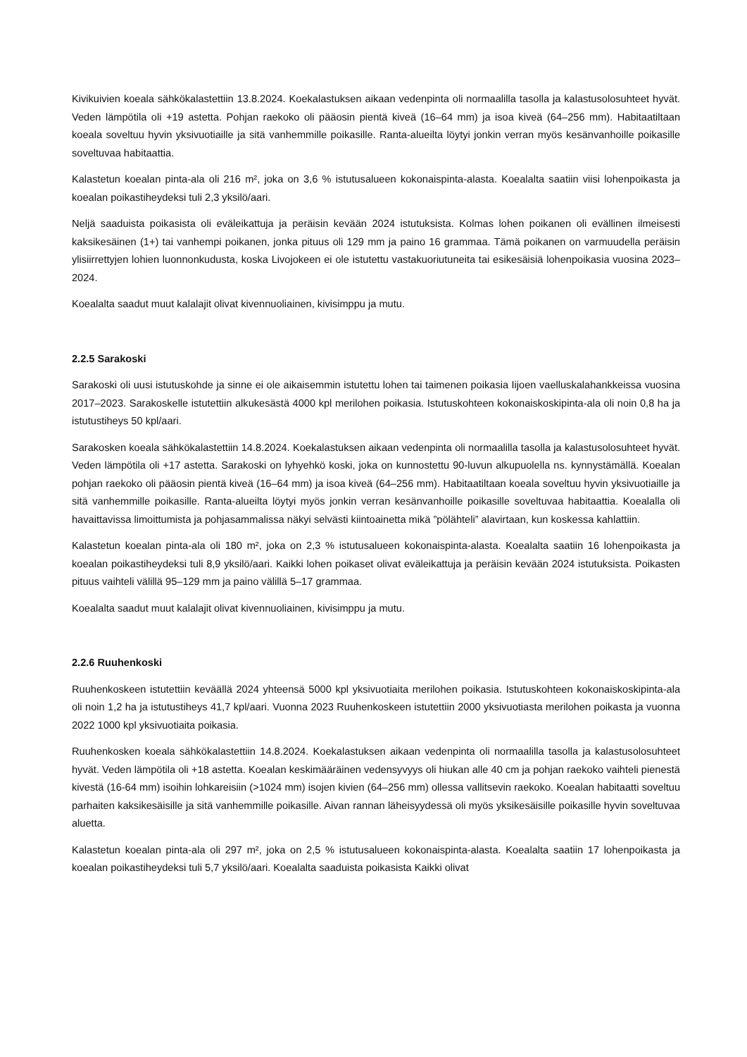Kivikuivien koeala sähkökalastettiin 13.8.2024. Koekalastuksen aikaan vedenpinta oli normaalilla tasolla ja kalastusolosuhteet hyvät. Veden lämpötila oli +19 astetta. Pohjan raekoko oli pääosin pientä kiveä (16–64 mm) ja isoa kiveä (64–256 mm). Habitaatiltaan koeala soveltuu hyvin yksivuotiaille ja sitä vanhemmille poikasille. Ranta-alueilta löytyi jonkin verran myös kesänvanhoille poikasille soveltuvaa habitaattia.
Kalastetun koealan pinta-ala oli 216 m², joka on 3,6 % istutusalueen kokonaispinta-alasta. Koealalta saatiin viisi lohenpoikasta ja koealan poikastiheydeksi tuli 2,3 yksilö/aari.
Neljä saaduista poikasista oli eväleikattuja ja peräisin kevään 2024 istutuksista. Kolmas lohen poikanen oli evällinen ilmeisesti kaksikesäinen (1+) tai vanhempi poikanen, jonka pituus oli 129 mm ja paino 16 grammaa. Tämä poikanen on varmuudella peräisin ylisiirrettyjen lohien luonnonkudusta, koska Livojokeen ei ole istutettu vastakuoriutuneita tai esikesäisiä lohenpoikasia vuosina 2023–2024.
Koealalta saadut muut kalalajit olivat kivennuoliainen, kivisimppu ja mutu.
2.2.5 Sarakoski
Sarakoski oli uusi istutuskohde ja sinne ei ole aikaisemmin istutettu lohen tai taimenen poikasia Iijoen vaelluskalahankkeissa vuosina 2017–2023. Sarakoskelle istutettiin alkukesästä 4000 kpl merilohen poikasia. Istutuskohteen kokonaiskoskipinta-ala oli noin 0,8 ha ja istutustiheys 50 kpl/aari.
Sarakosken koeala sähkökalastettiin 14.8.2024. Koekalastuksen aikaan vedenpinta oli normaalilla tasolla ja kalastusolosuhteet hyvät. Veden lämpötila oli +17 astetta. Sarakoski on lyhyehkö koski, joka on kunnostettu 90-luvun alkupuolella ns. kynnystämällä. Koealan pohjan raekoko oli pääosin pientä kiveä (16–64 mm) ja isoa kiveä (64–256 mm). Habitaatiltaan koeala soveltuu hyvin yksivuotiaille ja sitä vanhemmille poikasille. Ranta-alueilta löytyi myös jonkin verran kesänvanhoille poikasille soveltuvaa habitaattia. Koealalla oli havaittavissa limoittumista ja pohjasammalissa näkyi selvästi kiintoainetta mikä ”pölähteli” alavirtaan, kun koskessa kahlattiin.
Kalastetun koealan pinta-ala oli 180 m², joka on 2,3 % istutusalueen kokonaispinta-alasta. Koealalta saatiin 16 lohenpoikasta ja koealan poikastiheydeksi tuli 8,9 yksilö/aari. Kaikki lohen poikaset olivat eväleikattuja ja peräisin kevään 2024 istutuksista. Poikasten pituus vaihteli välillä 95–129 mm ja paino välillä 5–17 grammaa.
Koealalta saadut muut kalalajit olivat kivennuoliainen, kivisimppu ja mutu.
2.2.6 Ruuhenkoski
Ruuhenkoskeen istutettiin keväällä 2024 yhteensä 5000 kpl yksivuotiaita merilohen poikasia. Istutuskohteen kokonaiskoskipinta-ala oli noin 1,2 ha ja istutustiheys 41,7 kpl/aari. Vuonna 2023 Ruuhenkoskeen istutettiin 2000 yksivuotiasta merilohen poikasta ja vuonna 2022 1000 kpl yksivuotiaita poikasia.
Ruuhenkosken koeala sähkökalastettiin 14.8.2024. Koekalastuksen aikaan vedenpinta oli normaalilla tasolla ja kalastusolosuhteet hyvät. Veden lämpötila oli +18 astetta. Koealan keskimääräinen vedensyvyys oli hiukan alle 40 cm ja pohjan raekoko vaihteli pienestä kivestä (16-64 mm) isoihin lohkareisiin (>1024 mm) isojen kivien (64–256 mm) ollessa vallitsevin raekoko. Koealan habitaatti soveltuu parhaiten kaksikesäisille ja sitä vanhemmille poikasille. Aivan rannan läheisyydessä oli myös yksikesäisille poikasille hyvin soveltuvaa aluetta.
Kalastetun koealan pinta-ala oli 297 m², joka on 2,5 % istutusalueen kokonaispinta-alasta. Koealalta saatiin 17 lohenpoikasta ja koealan poikastiheydeksi tuli 5,7 yksilö/aari. Koealalta saaduista poikasista Kaikki olivat